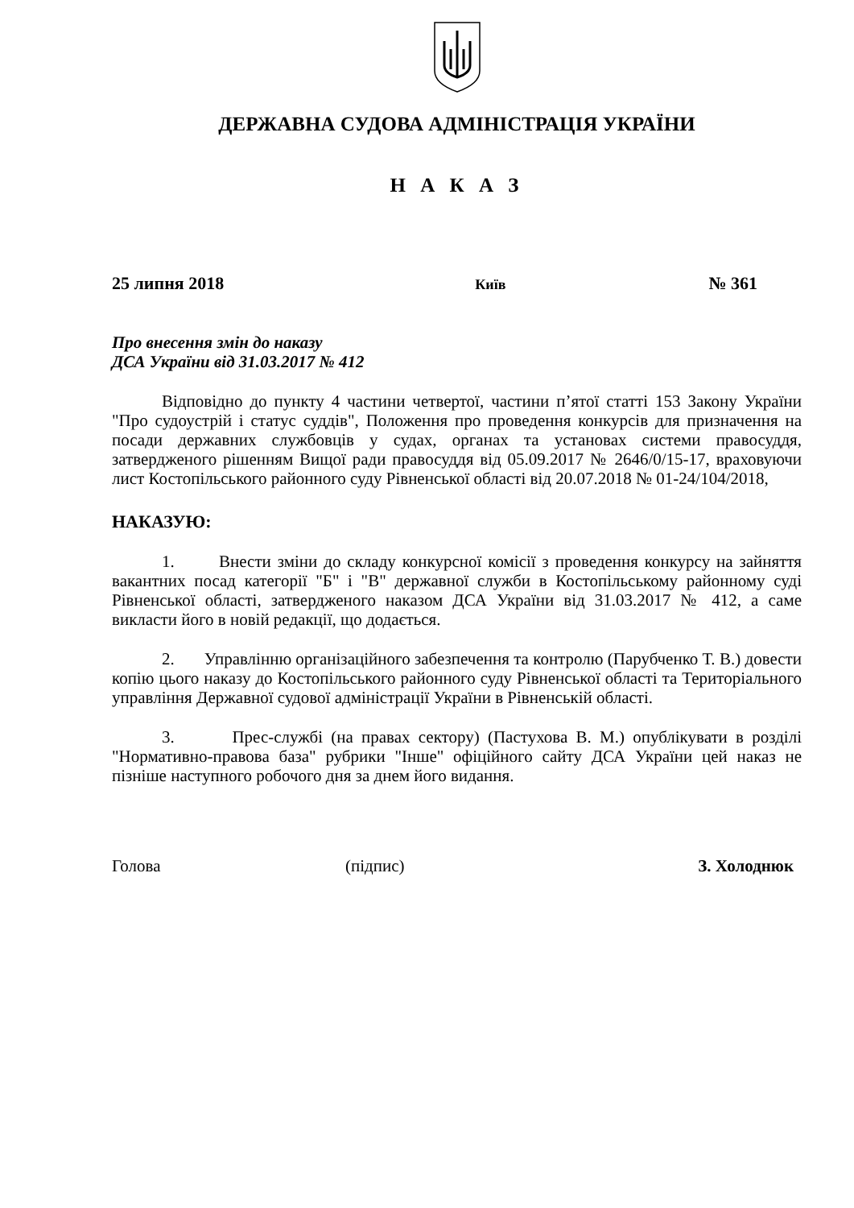ДЕРЖАВНА СУДОВА АДМІНІСТРАЦІЯ УКРАЇНИ
Н А К А З
25 липня 2018 Київ № 361
Про внесення змін до наказу
ДСА України від 31.03.2017 № 412
Відповідно до пункту 4 частини четвертої, частини п’ятої статті 153 Закону України "Про судоустрій і статус суддів", Положення про проведення конкурсів для призначення на посади державних службовців у судах, органах та установах системи правосуддя, затвердженого рішенням Вищої ради правосуддя від 05.09.2017 № 2646/0/15-17, враховуючи лист Костопільського районного суду Рівненської області від 20.07.2018 № 01-24/104/2018,
НАКАЗУЮ:
1. Внести зміни до складу конкурсної комісії з проведення конкурсу на зайняття вакантних посад категорії "Б" і "В" державної служби в Костопільському районному суді Рівненської області, затвердженого наказом ДСА України від 31.03.2017 № 412, а саме викласти його в новій редакції, що додається.
2. Управлінню організаційного забезпечення та контролю (Парубченко Т. В.) довести копію цього наказу до Костопільського районного суду Рівненської області та Територіального управління Державної судової адміністрації України в Рівненській області.
3. Прес-службі (на правах сектору) (Пастухова В. М.) опублікувати в розділі "Нормативно-правова база" рубрики "Інше" офіційного сайту ДСА України цей наказ не пізніше наступного робочого дня за днем його видання.
Голова (підпис) З. Холоднюк